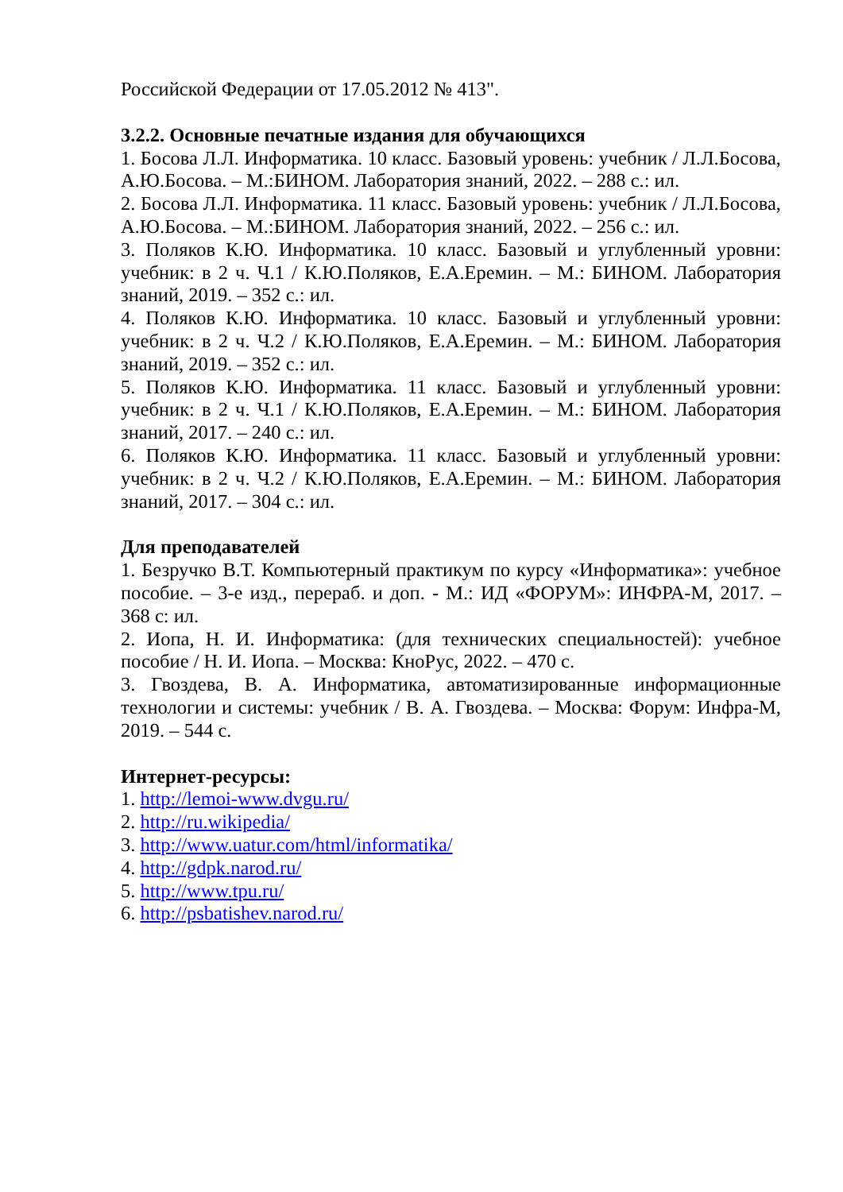Российской Федерации от 17.05.2012 № 413".
3.2.2. Основные печатные издания для обучающихся
1. Босова Л.Л. Информатика. 10 класс. Базовый уровень: учебник / Л.Л.Босова, А.Ю.Босова. – М.:БИНОМ. Лаборатория знаний, 2022. – 288 с.: ил.
2. Босова Л.Л. Информатика. 11 класс. Базовый уровень: учебник / Л.Л.Босова, А.Ю.Босова. – М.:БИНОМ. Лаборатория знаний, 2022. – 256 с.: ил.
3. Поляков К.Ю. Информатика. 10 класс. Базовый и углубленный уровни: учебник: в 2 ч. Ч.1 / К.Ю.Поляков, Е.А.Еремин. – М.: БИНОМ. Лаборатория знаний, 2019. – 352 с.: ил.
4. Поляков К.Ю. Информатика. 10 класс. Базовый и углубленный уровни: учебник: в 2 ч. Ч.2 / К.Ю.Поляков, Е.А.Еремин. – М.: БИНОМ. Лаборатория знаний, 2019. – 352 с.: ил.
5. Поляков К.Ю. Информатика. 11 класс. Базовый и углубленный уровни: учебник: в 2 ч. Ч.1 / К.Ю.Поляков, Е.А.Еремин. – М.: БИНОМ. Лаборатория знаний, 2017. – 240 с.: ил.
6. Поляков К.Ю. Информатика. 11 класс. Базовый и углубленный уровни: учебник: в 2 ч. Ч.2 / К.Ю.Поляков, Е.А.Еремин. – М.: БИНОМ. Лаборатория знаний, 2017. – 304 с.: ил.
Для преподавателей
1. Безручко В.Т. Компьютерный практикум по курсу «Информатика»: учебное пособие. – 3-е изд., перераб. и доп. - М.: ИД «ФОРУМ»: ИНФРА-М, 2017. – 368 с: ил.
2. Иопа, Н. И. Информатика: (для технических специальностей): учебное пособие / Н. И. Иопа. – Москва: КноРус, 2022. – 470 с.
3. Гвоздева, В. А. Информатика, автоматизированные информационные технологии и системы: учебник / В. А. Гвоздева. – Москва: Форум: Инфра-М, 2019. – 544 с.
Интернет-ресурсы:
1. http://lemoi-www.dvgu.ru/
2. http://ru.wikipedia/
3. http://www.uatur.com/html/informatika/
4. http://gdpk.narod.ru/
5. http://www.tpu.ru/
6. http://psbatishev.narod.ru/